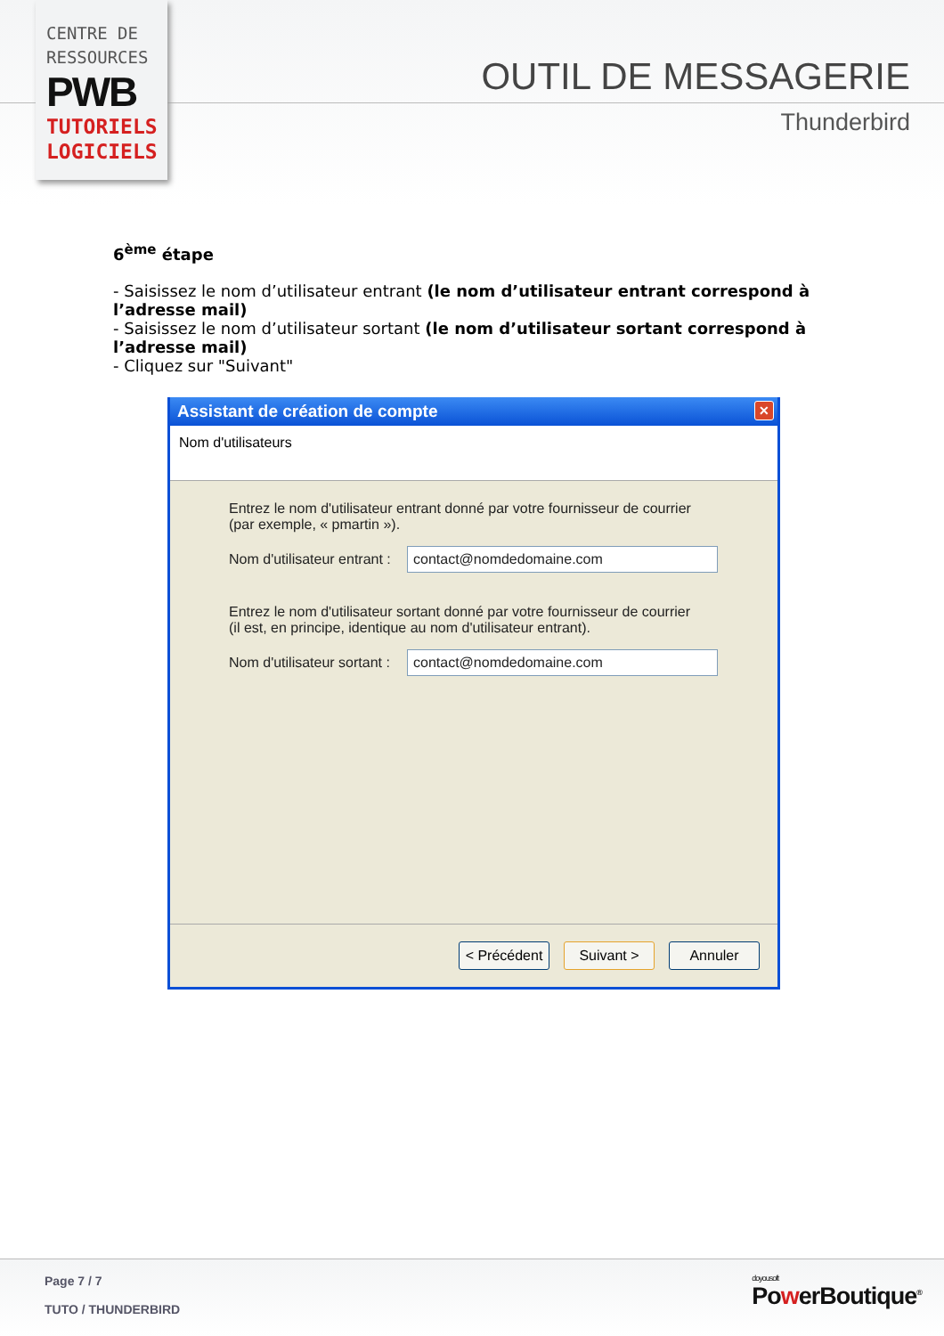CENTRE DE
RESSOURCES
PWB
TUTORIELS
LOGICIELS
OUTIL DE MESSAGERIE
Thunderbird
6<sup>ème</sup> étape
- Saisissez le nom d’utilisateur entrant (le nom d’utilisateur entrant correspond à l’adresse mail)
- Saisissez le nom d’utilisateur sortant (le nom d’utilisateur sortant correspond à l’adresse mail)
- Cliquez sur "Suivant"
Assistant de création de compte
✕
Nom d'utilisateurs
Entrez le nom d'utilisateur entrant donné par votre fournisseur de courrier
(par exemple, « pmartin »).
Nom d'utilisateur entrant :
contact@nomdedomaine.com
Entrez le nom d'utilisateur sortant donné par votre fournisseur de courrier
(il est, en principe, identique au nom d'utilisateur entrant).
Nom d'utilisateur sortant :
contact@nomdedomaine.com
< Précédent
Suivant > Annuler
Page 7 / 7
TUTO / THUNDERBIRD
doyousoft
PowerBoutique<sup>®</sup>